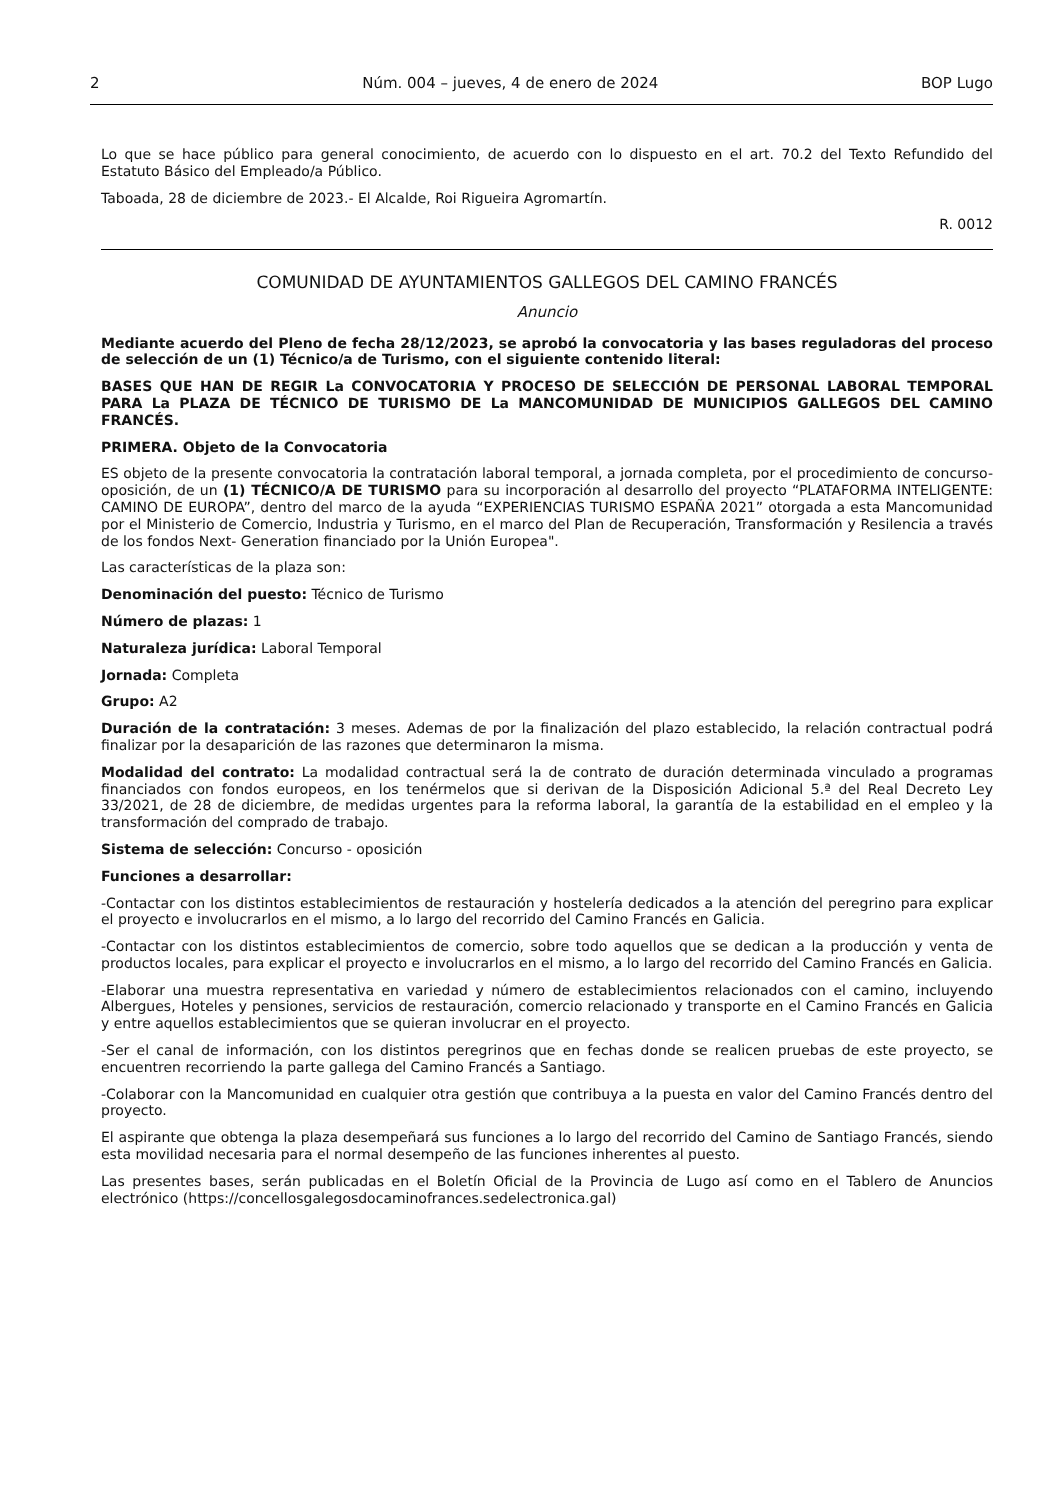2 Núm. 004 – jueves, 4 de enero de 2024 BOP Lugo
Lo que se hace público para general conocimiento, de acuerdo con lo dispuesto en el art. 70.2 del Texto Refundido del Estatuto Básico del Empleado/a Público.
Taboada, 28 de diciembre de 2023.- El Alcalde, Roi Rigueira Agromartín.
R. 0012
COMUNIDAD DE AYUNTAMIENTOS GALLEGOS DEL CAMINO FRANCÉS
Anuncio
Mediante acuerdo del Pleno de fecha 28/12/2023, se aprobó la convocatoria y las bases reguladoras del proceso de selección de un (1) Técnico/a de Turismo, con el siguiente contenido literal:
BASES QUE HAN DE REGIR La CONVOCATORIA Y PROCESO DE SELECCIÓN DE PERSONAL LABORAL TEMPORAL PARA La PLAZA DE TÉCNICO DE TURISMO DE La MANCOMUNIDAD DE MUNICIPIOS GALLEGOS DEL CAMINO FRANCÉS.
PRIMERA. Objeto de la Convocatoria
ES objeto de la presente convocatoria la contratación laboral temporal, a jornada completa, por el procedimiento de concurso-oposición, de un (1) TÉCNICO/A DE TURISMO para su incorporación al desarrollo del proyecto “PLATAFORMA INTELIGENTE: CAMINO DE EUROPA”, dentro del marco de la ayuda “EXPERIENCIAS TURISMO ESPAÑA 2021” otorgada a esta Mancomunidad por el Ministerio de Comercio, Industria y Turismo, en el marco del Plan de Recuperación, Transformación y Resilencia a través de los fondos Next- Generation financiado por la Unión Europea".
Las características de la plaza son:
Denominación del puesto: Técnico de Turismo
Número de plazas: 1
Naturaleza jurídica: Laboral Temporal
Jornada: Completa
Grupo: A2
Duración de la contratación: 3 meses. Ademas de por la finalización del plazo establecido, la relación contractual podrá finalizar por la desaparición de las razones que determinaron la misma.
Modalidad del contrato: La modalidad contractual será la de contrato de duración determinada vinculado a programas financiados con fondos europeos, en los tenérmelos que si derivan de la Disposición Adicional 5.ª del Real Decreto Ley 33/2021, de 28 de diciembre, de medidas urgentes para la reforma laboral, la garantía de la estabilidad en el empleo y la transformación del comprado de trabajo.
Sistema de selección: Concurso - oposición
Funciones a desarrollar:
-Contactar con los distintos establecimientos de restauración y hostelería dedicados a la atención del peregrino para explicar el proyecto e involucrarlos en el mismo, a lo largo del recorrido del Camino Francés en Galicia.
-Contactar con los distintos establecimientos de comercio, sobre todo aquellos que se dedican a la producción y venta de productos locales, para explicar el proyecto e involucrarlos en el mismo, a lo largo del recorrido del Camino Francés en Galicia.
-Elaborar una muestra representativa en variedad y número de establecimientos relacionados con el camino, incluyendo Albergues, Hoteles y pensiones, servicios de restauración, comercio relacionado y transporte en el Camino Francés en Galicia y entre aquellos establecimientos que se quieran involucrar en el proyecto.
-Ser el canal de información, con los distintos peregrinos que en fechas donde se realicen pruebas de este proyecto, se encuentren recorriendo la parte gallega del Camino Francés a Santiago.
-Colaborar con la Mancomunidad en cualquier otra gestión que contribuya a la puesta en valor del Camino Francés dentro del proyecto.
El aspirante que obtenga la plaza desempeñará sus funciones a lo largo del recorrido del Camino de Santiago Francés, siendo esta movilidad necesaria para el normal desempeño de las funciones inherentes al puesto.
Las presentes bases, serán publicadas en el Boletín Oficial de la Provincia de Lugo así como en el Tablero de Anuncios electrónico (https://concellosgalegosdocaminofrances.sedelectronica.gal)